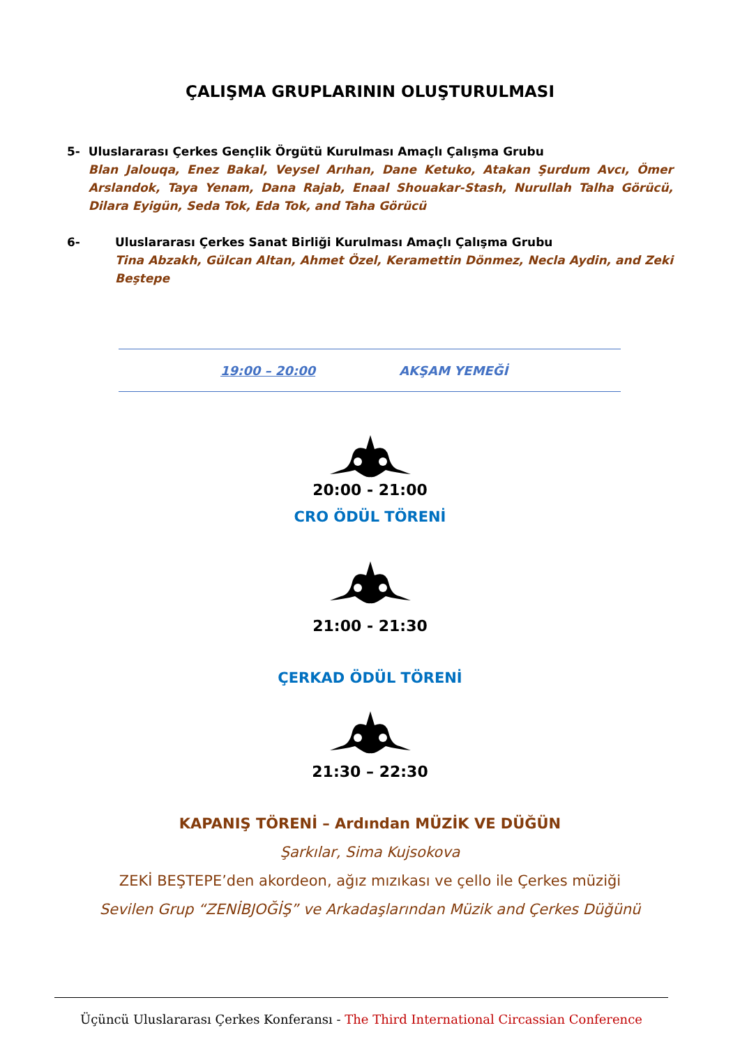ÇALIŞMA GRUPLARININ OLUŞTURULMASI
5- Uluslararası Çerkes Gençlik Örgütü Kurulması Amaçlı Çalışma Grubu
Blan Jalouqa, Enez Bakal, Veysel Arıhan, Dane Ketuko, Atakan Şurdum Avcı, Ömer Arslandok, Taya Yenam, Dana Rajab, Enaal Shouakar-Stash, Nurullah Talha Görücü, Dilara Eyigün, Seda Tok, Eda Tok, and Taha Görücü
6- Uluslararası Çerkes Sanat Birliği Kurulması Amaçlı Çalışma Grubu
Tina Abzakh, Gülcan Altan, Ahmet Özel, Keramettin Dönmez, Necla Aydin, and Zeki Beştepe
19:00 – 20:00 AKŞAM YEMEĞİ
20:00 - 21:00
CRO ÖDÜL TÖRENİ
21:00 - 21:30
ÇERKAD ÖDÜL TÖRENİ
21:30 – 22:30
KAPANIŞ TÖRENİ – Ardından MÜZİK VE DÜĞÜN
Şarkılar, Sima Kujsokova
ZEKİ BEŞTEPE’den akordeon, ağız mızıkası ve çello ile Çerkes müziği
Sevilen Grup “ZENİBJOĞİŞ” ve Arkadaşlarından Müzik and Çerkes Düğünü
Üçüncü Uluslararası Çerkes Konferansı - The Third International Circassian Conference